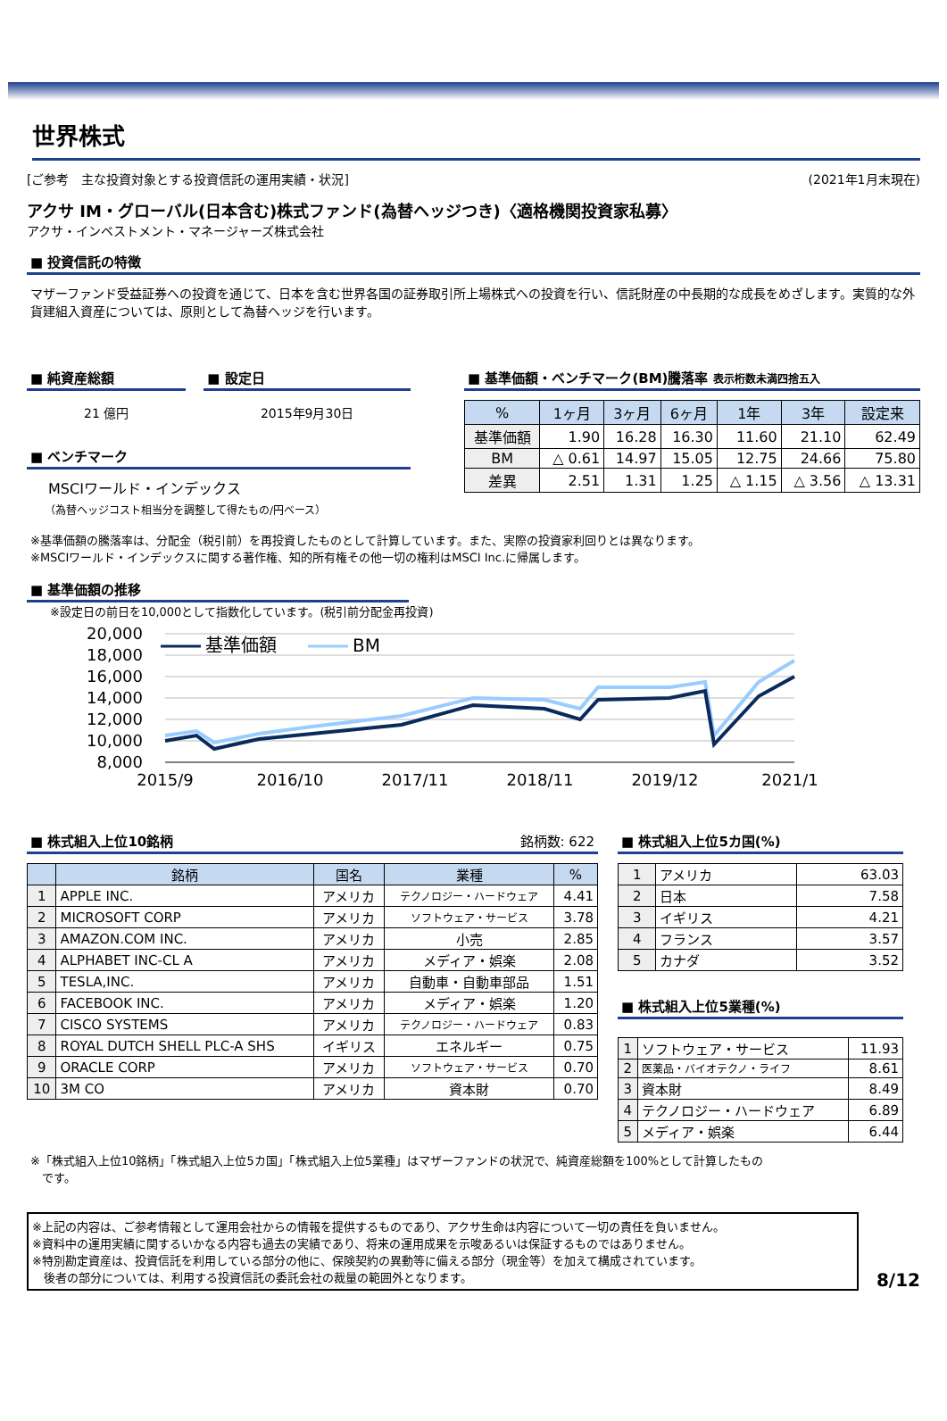世界株式
[ご参考　主な投資対象とする投資信託の運用実績・状況] (2021年1月末現在)
アクサ IM・グローバル(日本含む)株式ファンド(為替ヘッジつき)〈適格機関投資家私募〉
アクサ・インベストメント・マネージャーズ株式会社
■ 投資信託の特徴
マザーファンド受益証券への投資を通じて、日本を含む世界各国の証券取引所上場株式への投資を行い、信託財産の中長期的な成長をめざします。実質的な外貨建組入資産については、原則として為替ヘッジを行います。
■ 純資産総額
21 億円
■ 設定日
2015年9月30日
■ ベンチマーク
MSCIワールド・インデックス
（為替ヘッジコスト相当分を調整して得たもの/円ベース）
■ 基準価額・ベンチマーク(BM)騰落率 表示桁数未満四捨五入
| % | 1ヶ月 | 3ヶ月 | 6ヶ月 | 1年 | 3年 | 設定来 |
| --- | --- | --- | --- | --- | --- | --- |
| 基準価額 | 1.90 | 16.28 | 16.30 | 11.60 | 21.10 | 62.49 |
| BM | △ 0.61 | 14.97 | 15.05 | 12.75 | 24.66 | 75.80 |
| 差異 | 2.51 | 1.31 | 1.25 | △ 1.15 | △ 3.56 | △ 13.31 |
※基準価額の騰落率は、分配金（税引前）を再投資したものとして計算しています。また、実際の投資家利回りとは異なります。
※MSCIワールド・インデックスに関する著作権、知的所有権その他一切の権利はMSCI Inc.に帰属します。
■ 基準価額の推移
※設定日の前日を10,000として指数化しています。(税引前分配金再投資)
20,000
18,000
16,000
14,000
12,000
10,000
8,000
2015/9
2016/10
2017/11
2018/11
2019/12
2021/1
基準価額
BM
■ 株式組入上位10銘柄 銘柄数: 622
| | 銘柄 | 国名 | 業種 | % |
| --- | --- | --- | --- | --- |
| 1 | APPLE INC. | アメリカ | テクノロジー・ハードウェア | 4.41 |
| 2 | MICROSOFT CORP | アメリカ | ソフトウェア・サービス | 3.78 |
| 3 | AMAZON.COM INC. | アメリカ | 小売 | 2.85 |
| 4 | ALPHABET INC-CL A | アメリカ | メディア・娯楽 | 2.08 |
| 5 | TESLA,INC. | アメリカ | 自動車・自動車部品 | 1.51 |
| 6 | FACEBOOK INC. | アメリカ | メディア・娯楽 | 1.20 |
| 7 | CISCO SYSTEMS | アメリカ | テクノロジー・ハードウェア | 0.83 |
| 8 | ROYAL DUTCH SHELL PLC-A SHS | イギリス | エネルギー | 0.75 |
| 9 | ORACLE CORP | アメリカ | ソフトウェア・サービス | 0.70 |
| 10 | 3M CO | アメリカ | 資本財 | 0.70 |
■ 株式組入上位5カ国(%)
| 1 | アメリカ | 63.03 |
| 2 | 日本 | 7.58 |
| 3 | イギリス | 4.21 |
| 4 | フランス | 3.57 |
| 5 | カナダ | 3.52 |
■ 株式組入上位5業種(%)
| 1 | ソフトウェア・サービス | 11.93 |
| 2 | 医薬品・バイオテクノ・ライフ | 8.61 |
| 3 | 資本財 | 8.49 |
| 4 | テクノロジー・ハードウェア | 6.89 |
| 5 | メディア・娯楽 | 6.44 |
※「株式組入上位10銘柄」「株式組入上位5カ国」「株式組入上位5業種」はマザーファンドの状況で、純資産総額を100%として計算したもの
　です。
※上記の内容は、ご参考情報として運用会社からの情報を提供するものであり、アクサ生命は内容について一切の責任を負いません。
※資料中の運用実績に関するいかなる内容も過去の実績であり、将来の運用成果を示唆あるいは保証するものではありません。
※特別勘定資産は、投資信託を利用している部分の他に、保険契約の異動等に備える部分（現金等）を加えて構成されています。
　後者の部分については、利用する投資信託の委託会社の裁量の範囲外となります。
8/12